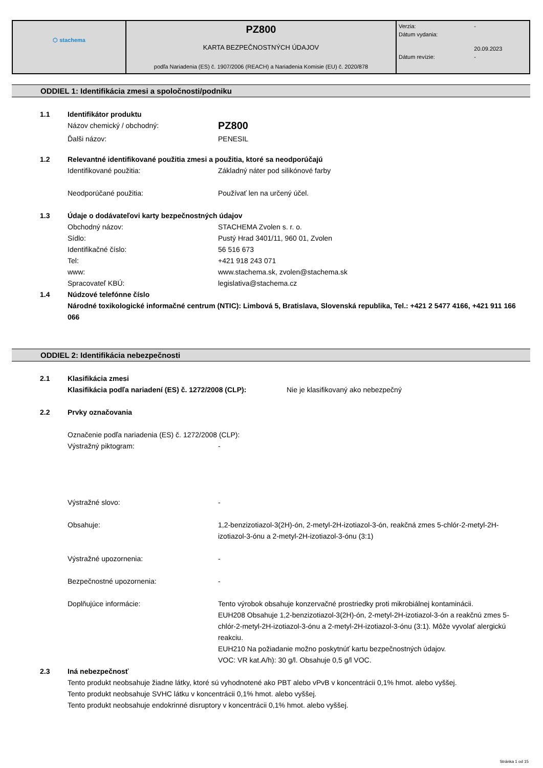| ⬡ stachema | PZ800 KARTA BEZPEČNOSTNÝCH ÚDAJOV podľa Nariadenia (ES) č. 1907/2006 (REACH) a Nariadenia Komisie (EU) č. 2020/878 | / Verzia: / - / / Dátum vydania: / 20.09.2023 / / Dátum revízie: / - / |
ODDIEL 1: Identifikácia zmesi a spoločnosti/podniku
1.1 Identifikátor produktu
Názov chemický / obchodný: PZ800
Ďalši názov: PENESIL
1.2 Relevantné identifikované použitia zmesi a použitia, ktoré sa neodporúčajú
Identifikované použitia: Základný náter pod silikónové farby
Neodporúčané použitia: Používať len na určený účel.
1.3 Údaje o dodávateľovi karty bezpečnostných údajov
Obchodný názov: STACHEMA Zvolen s. r. o.
Sídlo: Pustý Hrad 3401/11, 960 01, Zvolen
Identifikačné číslo: 56 516 673
Tel: +421 918 243 071
www: www.stachema.sk, zvolen@stachema.sk
Spracovateľ KBÚ: legislativa@stachema.cz
1.4 Núdzové telefónne číslo
Národné toxikologické informačné centrum (NTIC): Limbová 5, Bratislava, Slovenská republika, Tel.: +421 2 5477 4166, +421 911 166 066
ODDIEL 2: Identifikácia nebezpečnosti
2.1 Klasifikácia zmesi
Klasifikácia podľa nariadení (ES) č. 1272/2008 (CLP): Nie je klasifikovaný ako nebezpečný
2.2 Prvky označovania
Označenie podľa nariadenia (ES) č. 1272/2008 (CLP):
Výstražný piktogram: -
Výstražné slovo: -
Obsahuje: 1,2-benzizotiazol-3(2H)-ón, 2-metyl-2H-izotiazol-3-ón, reakčná zmes 5-chlór-2-metyl-2H-izotiazol-3-ónu a 2-metyl-2H-izotiazol-3-ónu (3:1)
Výstražné upozornenia: -
Bezpečnostné upozornenia: -
Doplňujúce informácie: Tento výrobok obsahuje konzervačné prostriedky proti mikrobiálnej kontaminácii.
EUH208 Obsahuje 1,2-benzizotiazol-3(2H)-ón, 2-metyl-2H-izotiazol-3-ón a reakčnú zmes 5-chlór-2-metyl-2H-izotiazol-3-ónu a 2-metyl-2H-izotiazol-3-ónu (3:1). Môže vyvolať alergickú reakciu.
EUH210 Na požiadanie možno poskytnúť kartu bezpečnostných údajov.
VOC: VR kat.A/h): 30 g/l. Obsahuje 0,5 g/l VOC.
2.3 Iná nebezpečnosť
Tento produkt neobsahuje žiadne látky, ktoré sú vyhodnotené ako PBT alebo vPvB v koncentrácii 0,1% hmot. alebo vyššej.
Tento produkt neobsahuje SVHC látku v koncentrácii 0,1% hmot. alebo vyššej.
Tento produkt neobsahuje endokrinné disruptory v koncentrácii 0,1% hmot. alebo vyššej.
Stránka 1 od 15